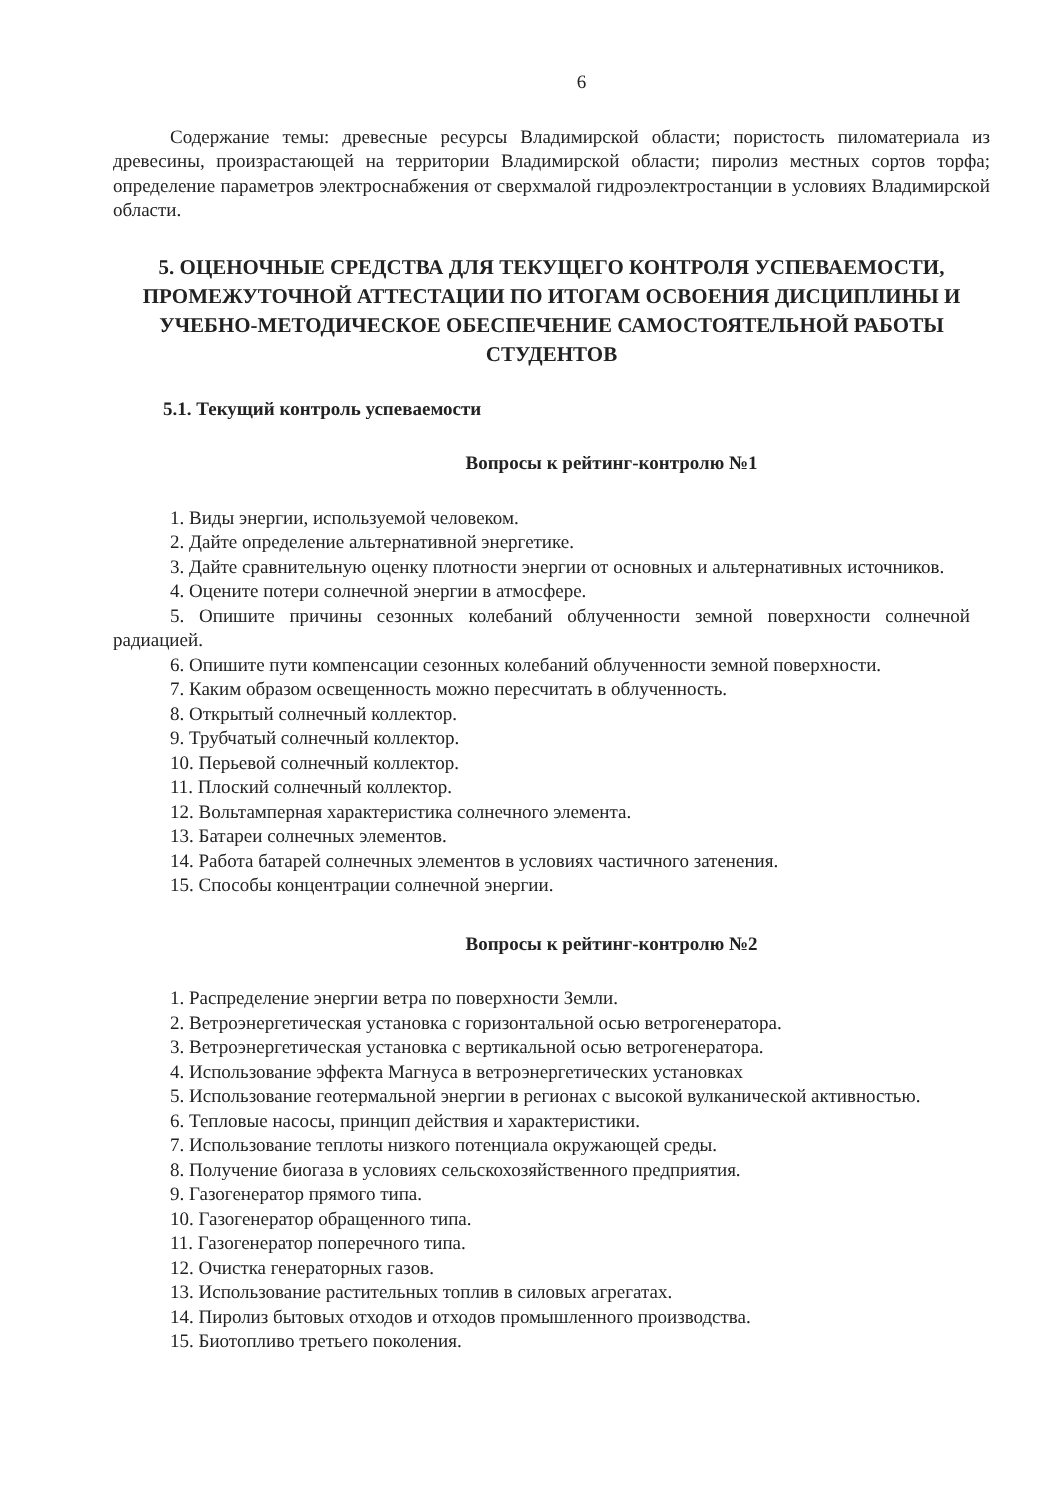6
Содержание темы: древесные ресурсы Владимирской области; пористость пиломатериала из древесины, произрастающей на территории Владимирской области; пиролиз местных сортов торфа; определение параметров электроснабжения от сверхмалой гидроэлектростанции в условиях Владимирской области.
5. ОЦЕНОЧНЫЕ СРЕДСТВА ДЛЯ ТЕКУЩЕГО КОНТРОЛЯ УСПЕВАЕМОСТИ, ПРОМЕЖУТОЧНОЙ АТТЕСТАЦИИ ПО ИТОГАМ ОСВОЕНИЯ ДИСЦИПЛИНЫ И УЧЕБНО-МЕТОДИЧЕСКОЕ ОБЕСПЕЧЕНИЕ САМОСТОЯТЕЛЬНОЙ РАБОТЫ СТУДЕНТОВ
5.1. Текущий контроль успеваемости
Вопросы к рейтинг-контролю №1
1. Виды энергии, используемой человеком.
2. Дайте определение альтернативной энергетике.
3. Дайте сравнительную оценку плотности энергии от основных и альтернативных источников.
4. Оцените потери солнечной энергии в атмосфере.
5. Опишите причины сезонных колебаний облученности земной поверхности солнечной радиацией.
6. Опишите пути компенсации сезонных колебаний облученности земной поверхности.
7. Каким образом освещенность можно пересчитать в облученность.
8. Открытый солнечный коллектор.
9. Трубчатый солнечный коллектор.
10. Перьевой солнечный коллектор.
11. Плоский солнечный коллектор.
12. Вольтамперная характеристика солнечного элемента.
13. Батареи солнечных элементов.
14. Работа батарей солнечных элементов в условиях частичного затенения.
15. Способы концентрации солнечной энергии.
Вопросы к рейтинг-контролю №2
1. Распределение энергии ветра по поверхности Земли.
2. Ветроэнергетическая установка с горизонтальной осью ветрогенератора.
3. Ветроэнергетическая установка с вертикальной осью ветрогенератора.
4. Использование эффекта Магнуса в ветроэнергетических установках
5. Использование геотермальной энергии в регионах с высокой вулканической активностью.
6. Тепловые насосы, принцип действия и характеристики.
7. Использование теплоты низкого потенциала окружающей среды.
8. Получение биогаза в условиях сельскохозяйственного предприятия.
9. Газогенератор прямого типа.
10. Газогенератор обращенного типа.
11. Газогенератор поперечного типа.
12. Очистка генераторных газов.
13. Использование растительных топлив в силовых агрегатах.
14. Пиролиз бытовых отходов и отходов промышленного производства.
15. Биотопливо третьего поколения.